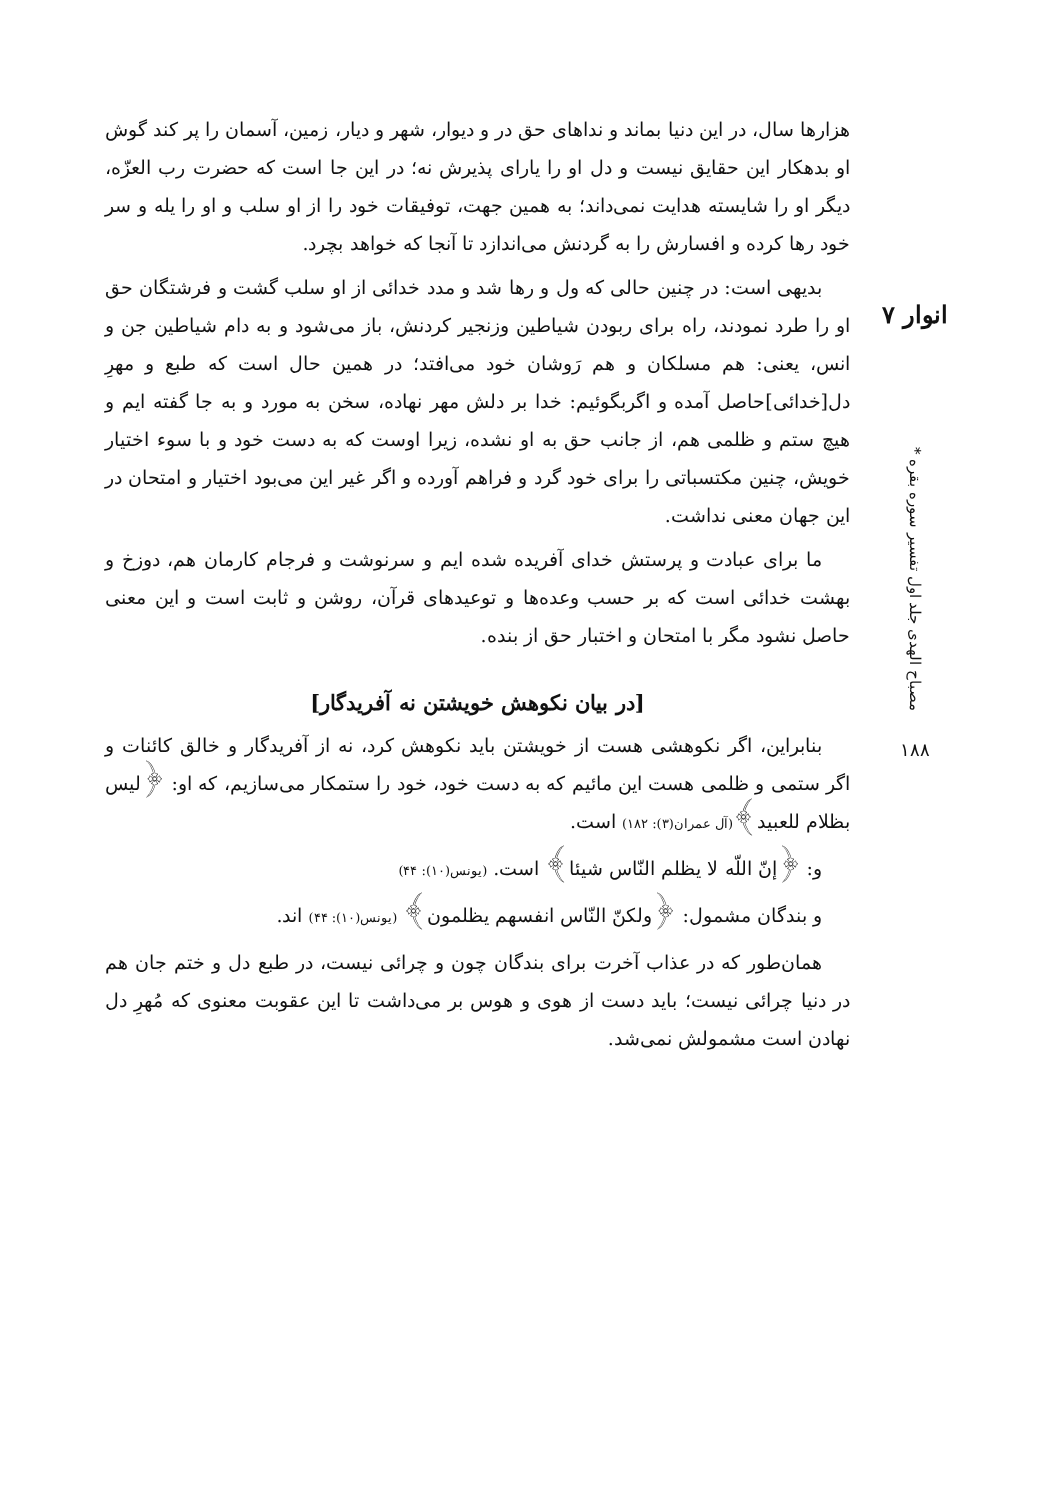انوار ۷
مصباح الهدی جلد اول تفسیر سوره بقره *
۱۸۸
هزارها سال، در این دنیا بماند و نداهای حق در و دیوار، شهر و دیار، زمین، آسمان را پر کند گوش او بدهکار این حقایق نیست و دل او را یارای پذیرش نه؛ در این جا است که حضرت رب العزّه، دیگر او را شایسته هدایت نمی‌داند؛ به همین جهت، توفیقات خود را از او سلب و او را یله و سر خود رها کرده و افسارش را به گردنش می‌اندازد تا آنجا که خواهد بچرد.
بدیهی است: در چنین حالی که ول و رها شد و مدد خدائی از او سلب گشت و فرشتگان حق او را طرد نمودند، راه برای ربودن شیاطین وزنجیر کردنش، باز می‌شود و به دام شیاطین جن و انس، یعنی: هم مسلکان و هم رَوشان خود می‌افتد؛ در همین حال است که طبع و مهرِ دل[خدائی]حاصل آمده و اگربگوئیم: خدا بر دلش مهر نهاده، سخن به مورد و به جا گفته ایم و هیچ ستم و ظلمی هم، از جانب حق به او نشده، زیرا اوست که به دست خود و با سوء اختیار خویش، چنین مکتسباتی را برای خود گرد و فراهم آورده و اگر غیر این می‌بود اختیار و امتحان در این جهان معنی نداشت.
ما برای عبادت و پرستش خدای آفریده شده ایم و سرنوشت و فرجام کارمان هم، دوزخ و بهشت خدائی است که بر حسب وعده‌ها و توعیدهای قرآن، روشن و ثابت است و این معنی حاصل نشود مگر با امتحان و اختبار حق از بنده.
[در بیان نکوهش خویشتن نه آفریدگار]
بنابراین، اگر نکوهشی هست از خویشتن باید نکوهش کرد، نه از آفریدگار و خالق کائنات و اگر ستمی و ظلمی هست این مائیم که به دست خود، خود را ستمکار می‌سازیم، که او: ﴿لیس بظلام للعبید﴾(آل عمران(۳): ۱۸۲) است.
و: ﴿إنّ اللّه لا یظلم النّاس شیئا﴾ است. (یونس(۱۰): ۴۴)
و بندگان مشمول: ﴿ولکنّ النّاس انفسهم یظلمون﴾ (یونس(۱۰): ۴۴) اند.
همان‌طور که در عذاب آخرت برای بندگان چون و چرائی نیست، در طبع دل و ختم جان هم در دنیا چرائی نیست؛ باید دست از هوی و هوس بر می‌داشت تا این عقوبت معنوی که مُهرِ دل نهادن است مشمولش نمی‌شد.